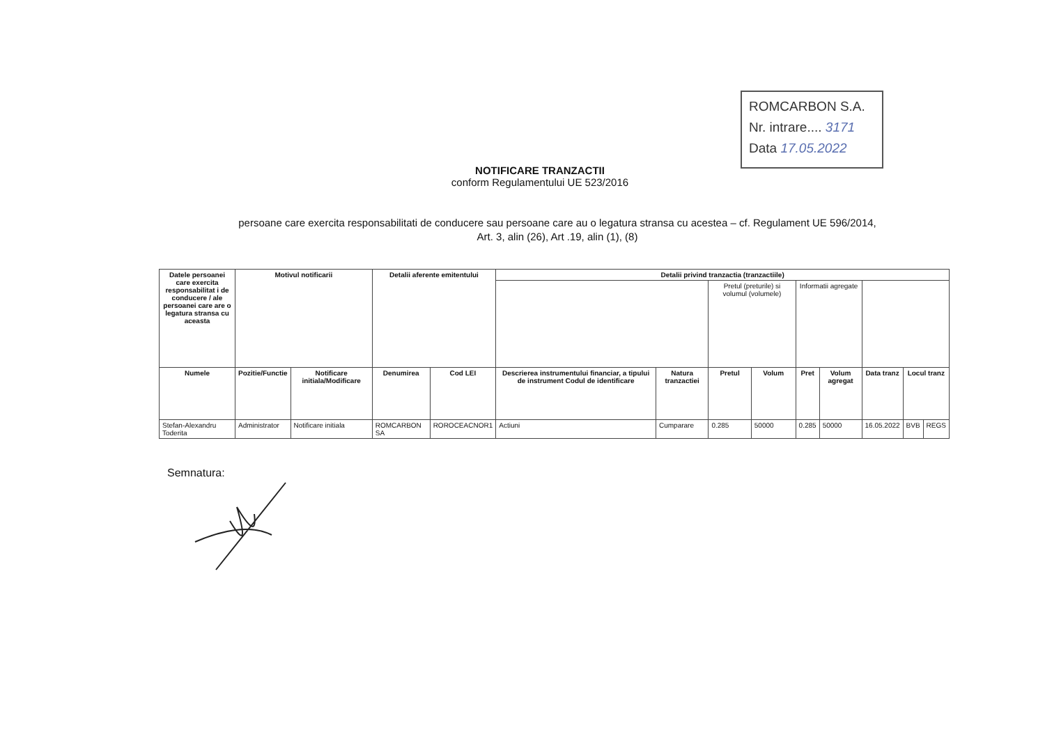ROMCARBON S.A.
Nr. intrare.... 3171
Data 17.05.2022
NOTIFICARE TRANZACTII
conform Regulamentului UE 523/2016
persoane care exercita responsabilitati de conducere sau persoane care au o legatura stransa cu acestea – cf. Regulament UE 596/2014,
Art. 3, alin (26), Art .19, alin (1), (8)
| Datele persoanei care exercita responsabilitat i de conducere / ale persoanei care are o legatura stransa cu aceasta | Motivul notificarii | | Detalii aferente emitentului | | Detalii privind tranzactia (tranzactiile) | | | | | | | | |
| --- | --- | --- | --- | --- | --- | --- | --- | --- | --- | --- | --- | --- | --- |
| | | | | | | | Pretul (preturile) si volumul (volumele) | | Informatii agregate | | | | |
| Numele | Pozitie/Functie | Notificare initiala/Modificare | Denumirea | Cod LEI | Descrierea instrumentului financiar, a tipului de instrument Codul de identificare | Natura tranzactiei | Pretul | Volum | Pret | Volum agregat | Data tranz | Locul tranz | |
| Stefan-Alexandru Toderita | Administrator | Notificare initiala | ROMCARBON SA | ROROCEACNOR1 | Actiuni | Cumparare | 0.285 | 50000 | 0.285 | 50000 | 16.05.2022 | BVB | REGS |
Semnatura: